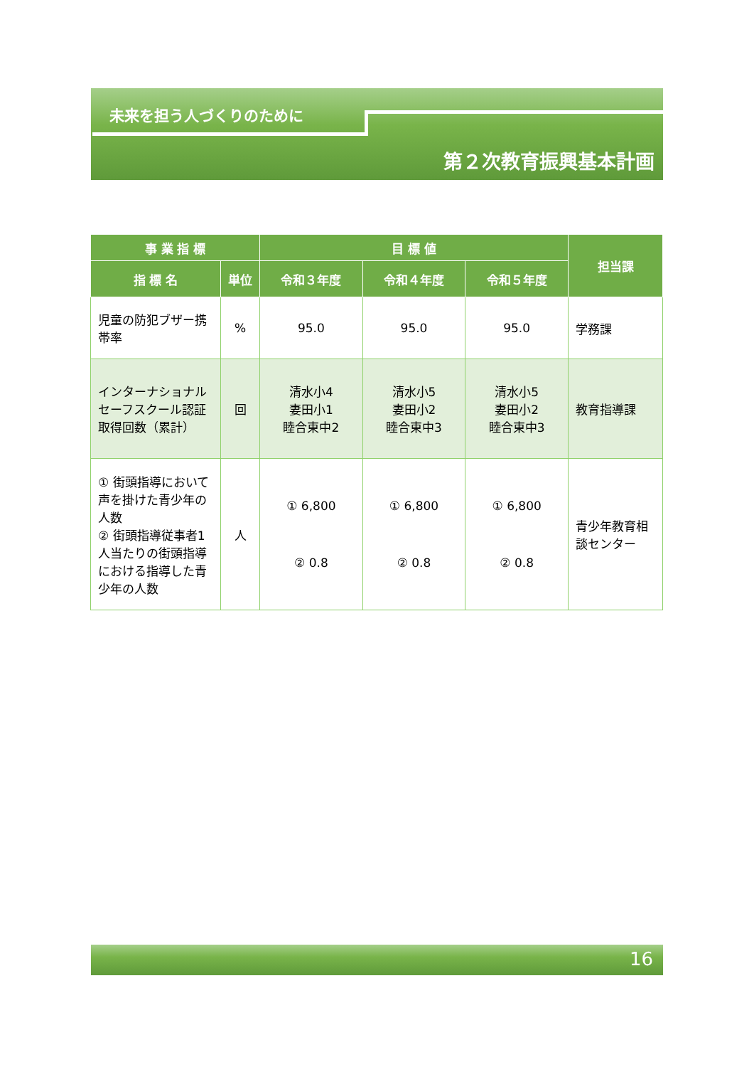未来を担う人づくりのために
第２次教育振興基本計画
| 事 業 指 標 | | 目 標 値 | | | 担当課 |
| --- | --- | --- | --- | --- | --- |
| 指 標 名 | 単位 | 令和３年度 | 令和４年度 | 令和５年度 | |
| 児童の防犯ブザー携帯率 | % | 95.0 | 95.0 | 95.0 | 学務課 |
| インターナショナルセーフスクール認証取得回数（累計） | 回 | 清水小4 妻田小1 睦合東中2 | 清水小5 妻田小2 睦合東中3 | 清水小5 妻田小2 睦合東中3 | 教育指導課 |
| ① 街頭指導において声を掛けた青少年の人数 ② 街頭指導従事者1人当たりの街頭指導における指導した青少年の人数 | 人 | ① 6,800 ② 0.8 | ① 6,800 ② 0.8 | ① 6,800 ② 0.8 | 青少年教育相談センター |
16